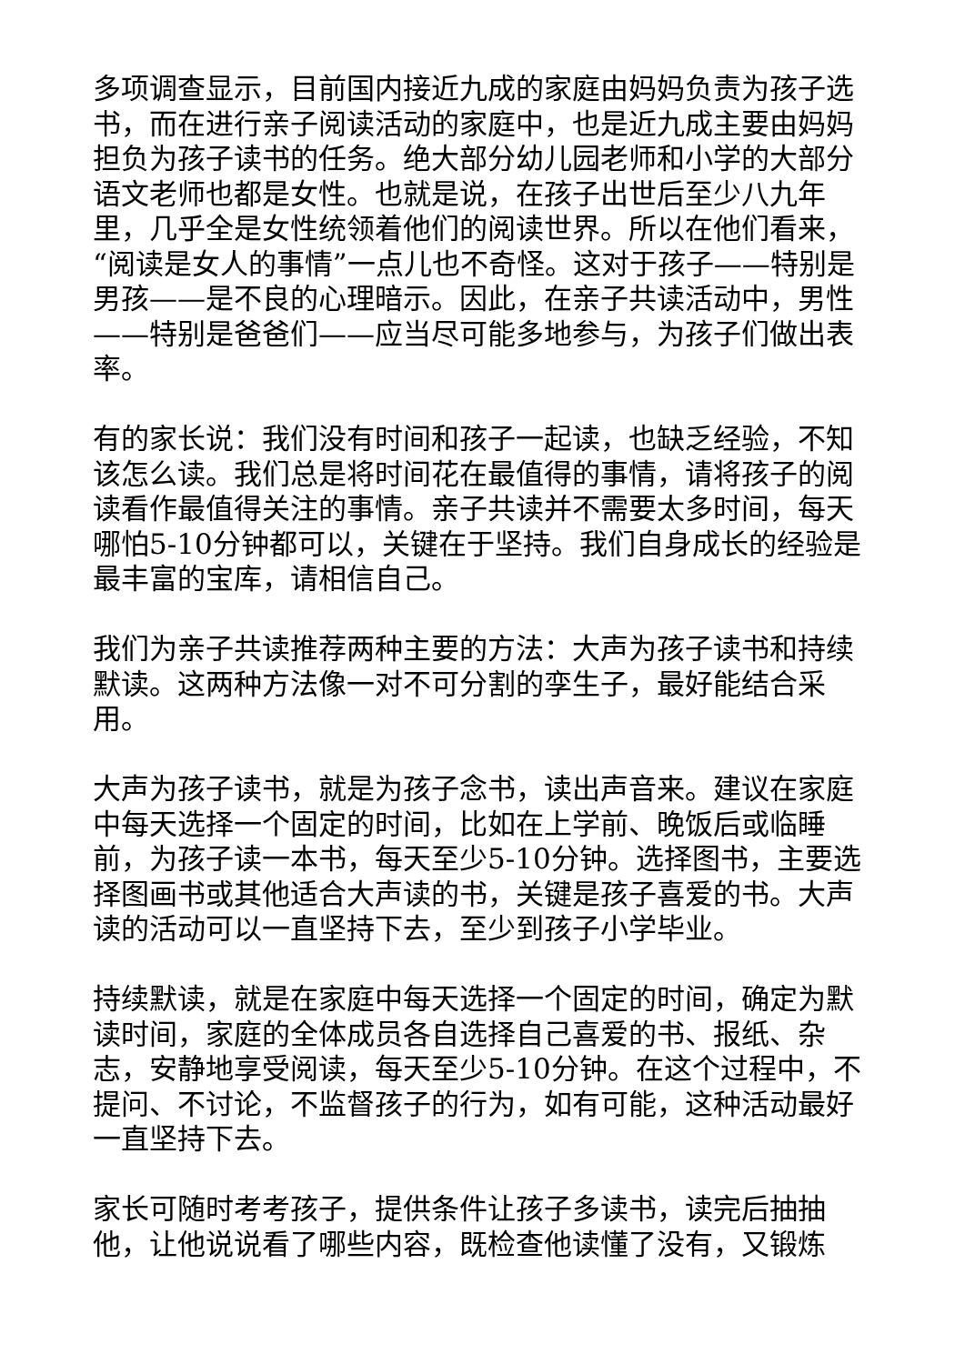多项调查显示，目前国内接近九成的家庭由妈妈负责为孩子选书，而在进行亲子阅读活动的家庭中，也是近九成主要由妈妈担负为孩子读书的任务。绝大部分幼儿园老师和小学的大部分语文老师也都是女性。也就是说，在孩子出世后至少八九年里，几乎全是女性统领着他们的阅读世界。所以在他们看来，“阅读是女人的事情”一点儿也不奇怪。这对于孩子——特别是男孩——是不良的心理暗示。因此，在亲子共读活动中，男性——特别是爸爸们——应当尽可能多地参与，为孩子们做出表率。
有的家长说：我们没有时间和孩子一起读，也缺乏经验，不知该怎么读。我们总是将时间花在最值得的事情，请将孩子的阅读看作最值得关注的事情。亲子共读并不需要太多时间，每天哪怕5-10分钟都可以，关键在于坚持。我们自身成长的经验是最丰富的宝库，请相信自己。
我们为亲子共读推荐两种主要的方法：大声为孩子读书和持续默读。这两种方法像一对不可分割的孪生子，最好能结合采用。
大声为孩子读书，就是为孩子念书，读出声音来。建议在家庭中每天选择一个固定的时间，比如在上学前、晚饭后或临睡前，为孩子读一本书，每天至少5-10分钟。选择图书，主要选择图画书或其他适合大声读的书，关键是孩子喜爱的书。大声读的活动可以一直坚持下去，至少到孩子小学毕业。
持续默读，就是在家庭中每天选择一个固定的时间，确定为默读时间，家庭的全体成员各自选择自己喜爱的书、报纸、杂志，安静地享受阅读，每天至少5-10分钟。在这个过程中，不提问、不讨论，不监督孩子的行为，如有可能，这种活动最好一直坚持下去。
家长可随时考考孩子，提供条件让孩子多读书，读完后抽抽他，让他说说看了哪些内容，既检查他读懂了没有，又锻炼